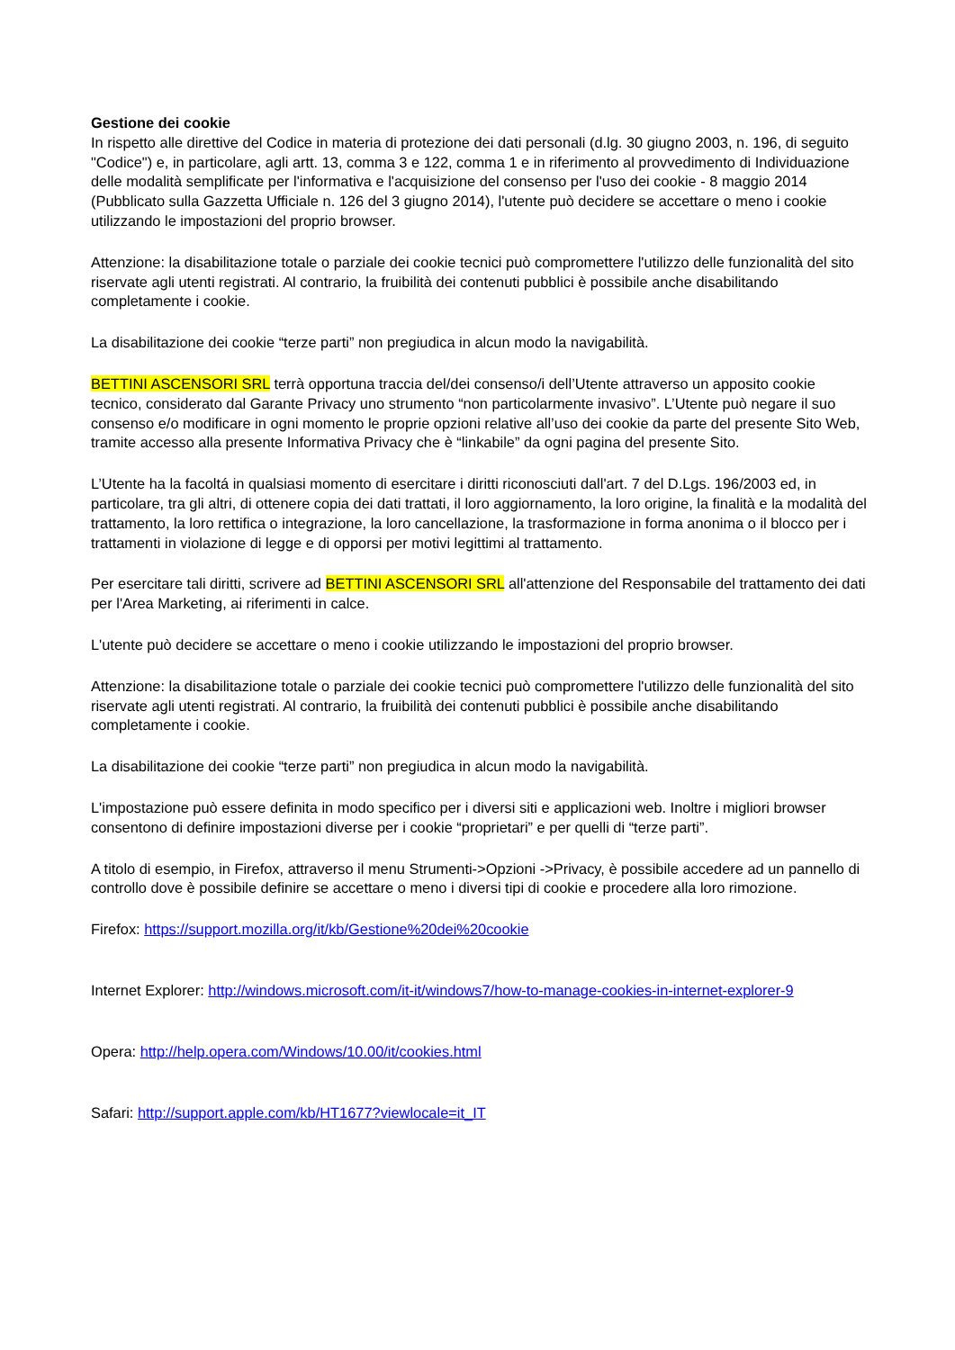Gestione dei cookie
In rispetto alle direttive del Codice in materia di protezione dei dati personali (d.lg. 30 giugno 2003, n. 196, di seguito "Codice") e, in particolare, agli artt. 13, comma 3 e 122, comma 1 e in riferimento al provvedimento di Individuazione delle modalità semplificate per l'informativa e l'acquisizione del consenso per l'uso dei cookie - 8 maggio 2014 (Pubblicato sulla Gazzetta Ufficiale n. 126 del 3 giugno 2014), l'utente può decidere se accettare o meno i cookie utilizzando le impostazioni del proprio browser.
Attenzione: la disabilitazione totale o parziale dei cookie tecnici può compromettere l'utilizzo delle funzionalità del sito riservate agli utenti registrati. Al contrario, la fruibilità dei contenuti pubblici è possibile anche disabilitando completamente i cookie.
La disabilitazione dei cookie “terze parti” non pregiudica in alcun modo la navigabilità.
BETTINI ASCENSORI SRL terrà opportuna traccia del/dei consenso/i dell’Utente attraverso un apposito cookie tecnico, considerato dal Garante Privacy uno strumento “non particolarmente invasivo”. L’Utente può negare il suo consenso e/o modificare in ogni momento le proprie opzioni relative all’uso dei cookie da parte del presente Sito Web, tramite accesso alla presente Informativa Privacy che è “linkabile” da ogni pagina del presente Sito.
L’Utente ha la facoltá in qualsiasi momento di esercitare i diritti riconosciuti dall'art. 7 del D.Lgs. 196/2003 ed, in particolare, tra gli altri, di ottenere copia dei dati trattati, il loro aggiornamento, la loro origine, la finalità e la modalità del trattamento, la loro rettifica o integrazione, la loro cancellazione, la trasformazione in forma anonima o il blocco per i trattamenti in violazione di legge e di opporsi per motivi legittimi al trattamento.
Per esercitare tali diritti, scrivere ad BETTINI ASCENSORI SRL all'attenzione del Responsabile del trattamento dei dati per l'Area Marketing, ai riferimenti in calce.
L'utente può decidere se accettare o meno i cookie utilizzando le impostazioni del proprio browser.
Attenzione: la disabilitazione totale o parziale dei cookie tecnici può compromettere l'utilizzo delle funzionalità del sito riservate agli utenti registrati. Al contrario, la fruibilità dei contenuti pubblici è possibile anche disabilitando completamente i cookie.
La disabilitazione dei cookie “terze parti” non pregiudica in alcun modo la navigabilità.
L'impostazione può essere definita in modo specifico per i diversi siti e applicazioni web. Inoltre i migliori browser consentono di definire impostazioni diverse per i cookie “proprietari” e per quelli di “terze parti”.
A titolo di esempio, in Firefox, attraverso il menu Strumenti->Opzioni ->Privacy, è possibile accedere ad un pannello di controllo dove è possibile definire se accettare o meno i diversi tipi di cookie e procedere alla loro rimozione.
Firefox: https://support.mozilla.org/it/kb/Gestione%20dei%20cookie
Internet Explorer: http://windows.microsoft.com/it-it/windows7/how-to-manage-cookies-in-internet-explorer-9
Opera: http://help.opera.com/Windows/10.00/it/cookies.html
Safari: http://support.apple.com/kb/HT1677?viewlocale=it_IT